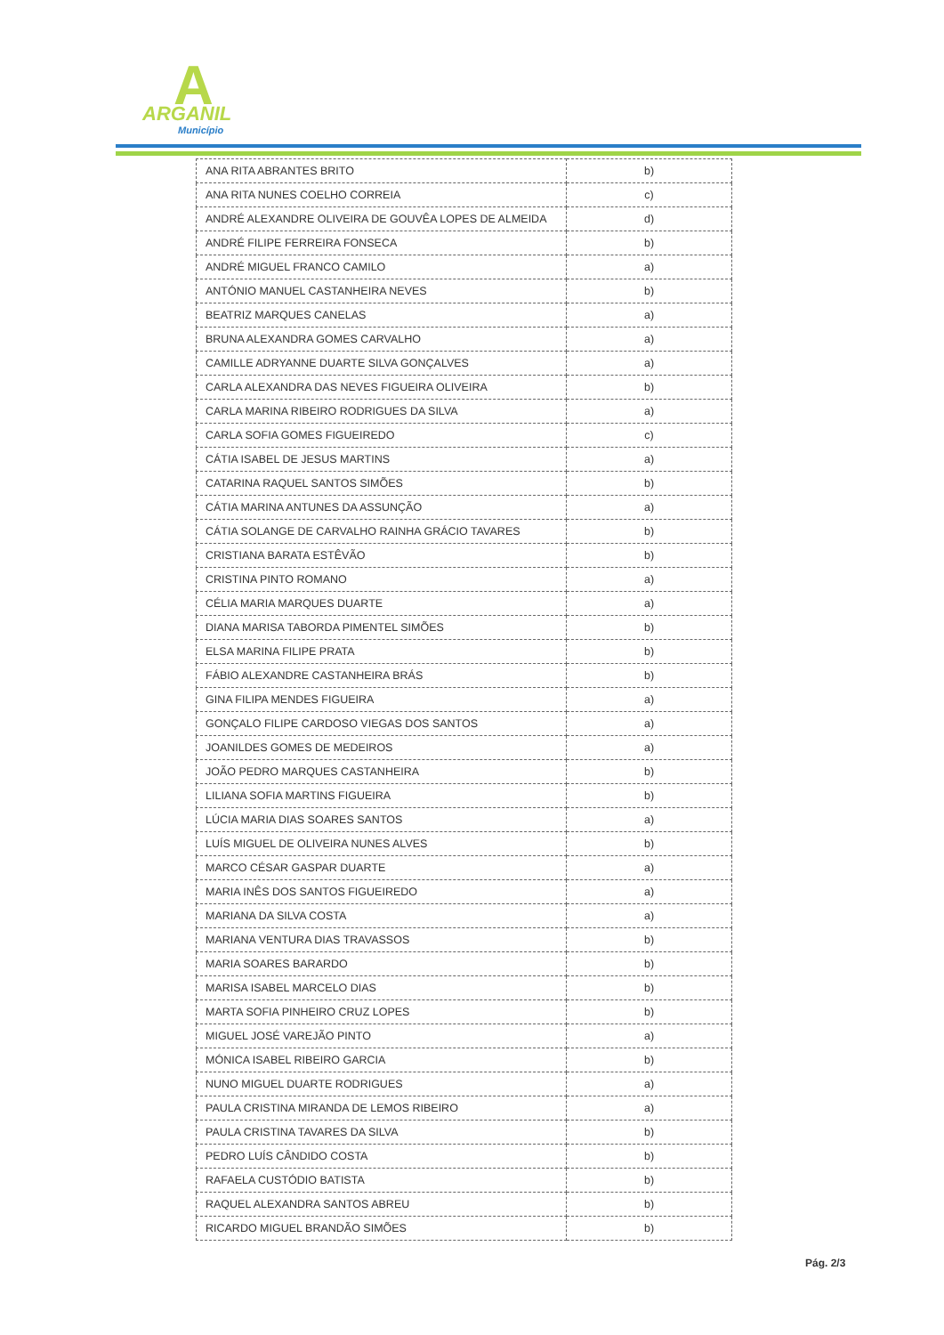A ARGANIL
Município
| ANA RITA ABRANTES BRITO | b) |
| ANA RITA NUNES COELHO CORREIA | c) |
| ANDRÉ ALEXANDRE OLIVEIRA DE GOUVÊA LOPES DE ALMEIDA | d) |
| ANDRÉ FILIPE FERREIRA FONSECA | b) |
| ANDRÉ MIGUEL FRANCO CAMILO | a) |
| ANTÓNIO MANUEL CASTANHEIRA NEVES | b) |
| BEATRIZ MARQUES CANELAS | a) |
| BRUNA ALEXANDRA GOMES CARVALHO | a) |
| CAMILLE ADRYANNE DUARTE SILVA GONÇALVES | a) |
| CARLA ALEXANDRA DAS NEVES FIGUEIRA OLIVEIRA | b) |
| CARLA MARINA RIBEIRO RODRIGUES DA SILVA | a) |
| CARLA SOFIA GOMES FIGUEIREDO | c) |
| CÁTIA ISABEL DE JESUS MARTINS | a) |
| CATARINA RAQUEL SANTOS SIMÕES | b) |
| CÁTIA MARINA ANTUNES DA ASSUNÇÃO | a) |
| CÁTIA SOLANGE DE CARVALHO RAINHA GRÁCIO TAVARES | b) |
| CRISTIANA BARATA ESTÊVÃO | b) |
| CRISTINA PINTO ROMANO | a) |
| CÉLIA MARIA MARQUES DUARTE | a) |
| DIANA MARISA TABORDA PIMENTEL SIMÕES | b) |
| ELSA MARINA FILIPE PRATA | b) |
| FÁBIO ALEXANDRE CASTANHEIRA BRÁS | b) |
| GINA FILIPA MENDES FIGUEIRA | a) |
| GONÇALO FILIPE CARDOSO VIEGAS DOS SANTOS | a) |
| JOANILDES GOMES DE MEDEIROS | a) |
| JOÃO PEDRO MARQUES CASTANHEIRA | b) |
| LILIANA SOFIA MARTINS FIGUEIRA | b) |
| LÚCIA MARIA DIAS SOARES SANTOS | a) |
| LUÍS MIGUEL DE OLIVEIRA NUNES ALVES | b) |
| MARCO CÉSAR GASPAR DUARTE | a) |
| MARIA INÊS DOS SANTOS FIGUEIREDO | a) |
| MARIANA DA SILVA COSTA | a) |
| MARIANA VENTURA DIAS TRAVASSOS | b) |
| MARIA SOARES BARARDO | b) |
| MARISA ISABEL MARCELO DIAS | b) |
| MARTA SOFIA PINHEIRO CRUZ LOPES | b) |
| MIGUEL JOSÉ VAREJÃO PINTO | a) |
| MÓNICA ISABEL RIBEIRO GARCIA | b) |
| NUNO MIGUEL DUARTE RODRIGUES | a) |
| PAULA CRISTINA MIRANDA DE LEMOS RIBEIRO | a) |
| PAULA CRISTINA TAVARES DA SILVA | b) |
| PEDRO LUÍS CÂNDIDO COSTA | b) |
| RAFAELA CUSTÓDIO BATISTA | b) |
| RAQUEL ALEXANDRA SANTOS ABREU | b) |
| RICARDO MIGUEL BRANDÃO SIMÕES | b) |
Pág. 2/3